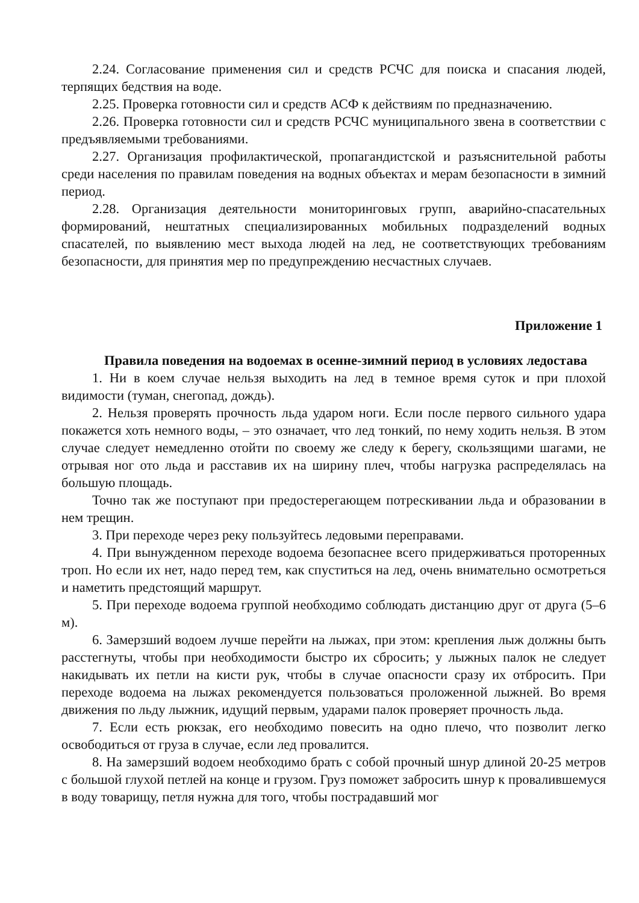2.24. Согласование применения сил и средств РСЧС для поиска и спасания людей, терпящих бедствия на воде.
2.25. Проверка готовности сил и средств АСФ к действиям по предназначению.
2.26. Проверка готовности сил и средств РСЧС муниципального звена в соответствии с предъявляемыми требованиями.
2.27. Организация профилактической, пропагандистской и разъяснительной работы среди населения по правилам поведения на водных объектах и мерам безопасности в зимний период.
2.28. Организация деятельности мониторинговых групп, аварийно-спасательных формирований, нештатных специализированных мобильных подразделений водных спасателей, по выявлению мест выхода людей на лед, не соответствующих требованиям безопасности, для принятия мер по предупреждению несчастных случаев.
Приложение 1
Правила поведения на водоемах в осенне-зимний период в условиях ледостава
1. Ни в коем случае нельзя выходить на лед в темное время суток и при плохой видимости (туман, снегопад, дождь).
2. Нельзя проверять прочность льда ударом ноги. Если после первого сильного удара покажется хоть немного воды, – это означает, что лед тонкий, по нему ходить нельзя. В этом случае следует немедленно отойти по своему же следу к берегу, скользящими шагами, не отрывая ног ото льда и расставив их на ширину плеч, чтобы нагрузка распределялась на большую площадь.
Точно так же поступают при предостерегающем потрескивании льда и образовании в нем трещин.
3. При переходе через реку пользуйтесь ледовыми переправами.
4. При вынужденном переходе водоема безопаснее всего придерживаться проторенных троп. Но если их нет, надо перед тем, как спуститься на лед, очень внимательно осмотреться и наметить предстоящий маршрут.
5. При переходе водоема группой необходимо соблюдать дистанцию друг от друга (5–6 м).
6. Замерзший водоем лучше перейти на лыжах, при этом: крепления лыж должны быть расстегнуты, чтобы при необходимости быстро их сбросить; у лыжных палок не следует накидывать их петли на кисти рук, чтобы в случае опасности сразу их отбросить. При переходе водоема на лыжах рекомендуется пользоваться проложенной лыжней. Во время движения по льду лыжник, идущий первым, ударами палок проверяет прочность льда.
7. Если есть рюкзак, его необходимо повесить на одно плечо, что позволит легко освободиться от груза в случае, если лед провалится.
8. На замерзший водоем необходимо брать с собой прочный шнур длиной 20-25 метров с большой глухой петлей на конце и грузом. Груз поможет забросить шнур к провалившемуся в воду товарищу, петля нужна для того, чтобы пострадавший мог